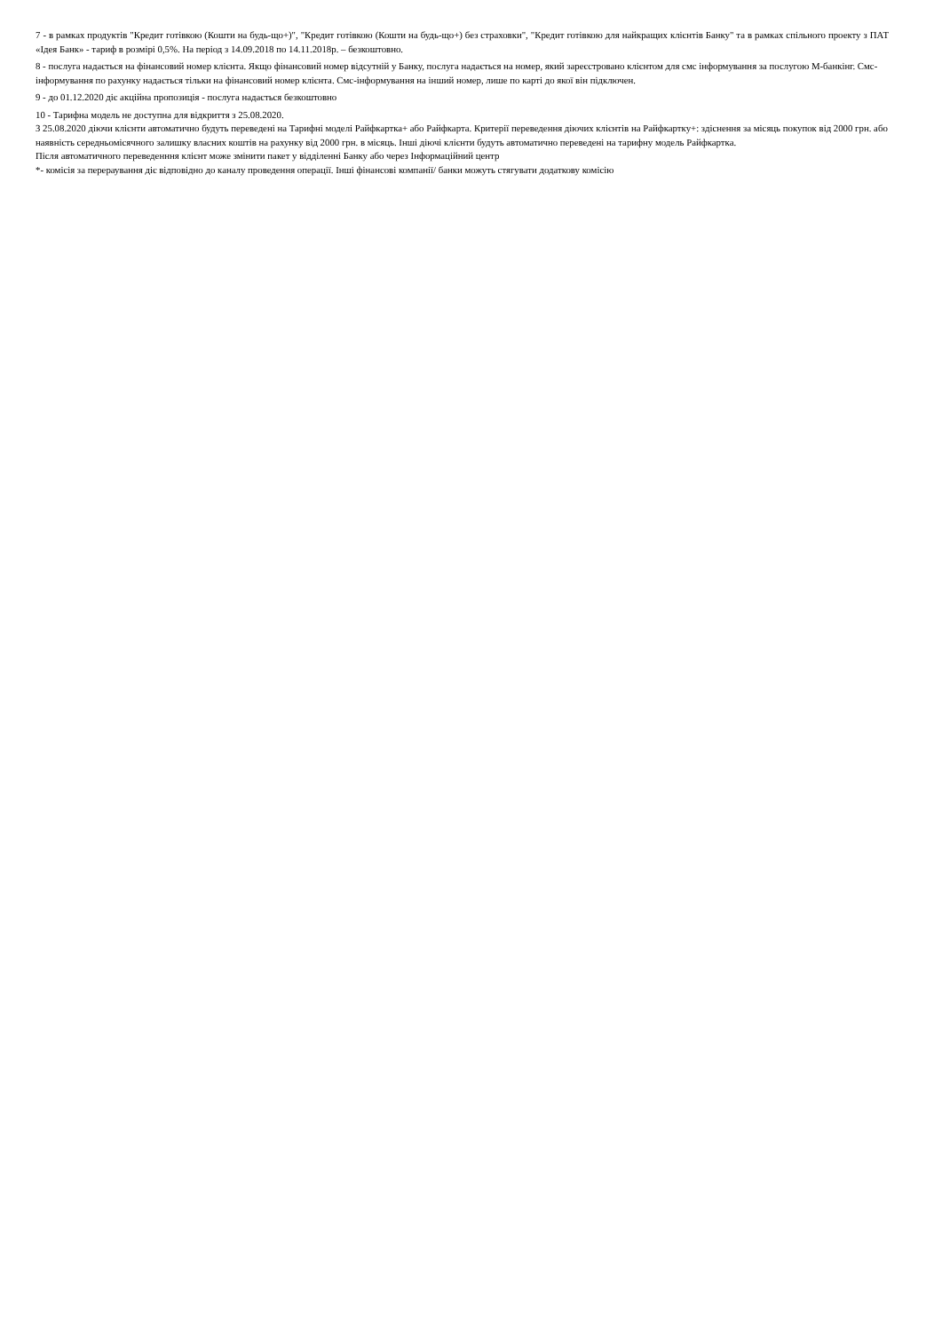7 - в рамках продуктів "Кредит готівкою (Кошти на будь-що+)", "Кредит готівкою (Кошти на будь-що+) без страховки", "Кредит готівкою для найкращих клієнтів Банку" та в рамках спільного проекту з ПАТ «Ідея Банк» - тариф в розмірі 0,5%. На період з 14.09.2018 по 14.11.2018р. – безкоштовно.
8 - послуга надається на фінансовий номер клієнта. Якщо фінансовий номер відсутній у Банку, послуга надається на номер, який зареєстровано клієнтом для смс інформування за послугою М-банкінг. Смс-інформування по рахунку надається тільки на фінансовий номер клієнта. Смс-інформування на інший номер, лише по карті до якої він підключен.
9 - до 01.12.2020 діє акційна пропозиція - послуга надається безкоштовно
10 - Тарифна модель не доступна для відкриття з 25.08.2020.
З 25.08.2020 діючи клієнти автоматично будуть переведені на Тарифні моделі Райфкартка+ або Райфкарта. Критерії переведення діючих клієнтів на Райфкартку+: здіснення за місяць покупок від 2000 грн. або наявність середньомісячного залишку власних коштів на рахунку від 2000 грн. в місяць. Інші діючі клієнти будуть автоматично переведені на тарифну модель Райфкартка.
Після автоматичного переведенння клієнт може змінити пакет у відділенні Банку або через Інформаційний центр
*- комісія за перераування діє відповідно до каналу проведення операції. Інші фінансові компанії/ банки можуть стягувати додаткову комісію